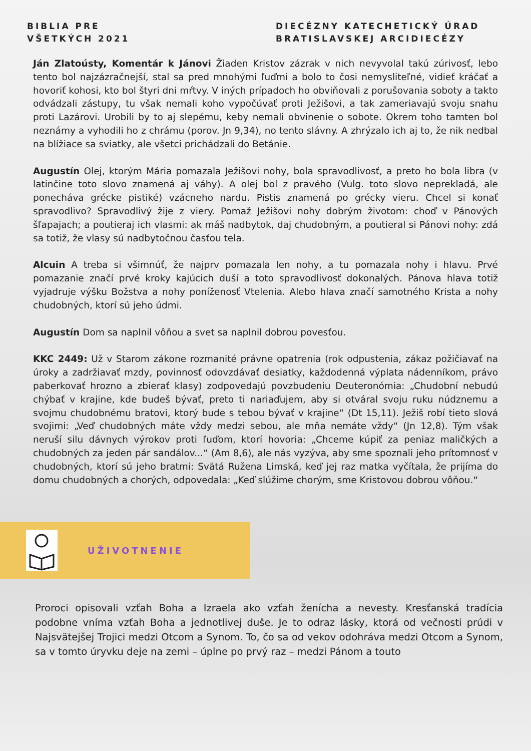BIBLIA PRE
VŠETKÝCH 2021
DIECÉZNY KATECHETICKÝ ÚRAD
BRATISLAVSKEJ ARCIDIECÉZY
Ján Zlatoústy, Komentár k Jánovi Žiaden Kristov zázrak v nich nevyvolal takú zúrivosť, lebo tento bol najzázračnejší, stal sa pred mnohými ľuďmi a bolo to čosi nemysliteľné, vidieť kráčať a hovoriť kohosi, kto bol štyri dni mŕtvy. V iných prípadoch ho obviňovali z porušovania soboty a takto odvádzali zástupy, tu však nemali koho vypočúvať proti Ježišovi, a tak zameriavajú svoju snahu proti Lazárovi. Urobili by to aj slepému, keby nemali obvinenie o sobote. Okrem toho tamten bol neznámy a vyhodili ho z chrámu (porov. Jn 9,34), no tento slávny. A zhrýzalo ich aj to, že nik nedbal na blížiace sa sviatky, ale všetci prichádzali do Betánie.
Augustín Olej, ktorým Mária pomazala Ježišovi nohy, bola spravodlivosť, a preto ho bola libra (v latinčine toto slovo znamená aj váhy). A olej bol z pravého (Vulg. toto slovo neprekladá, ale ponecháva grécke pistiké) vzácneho nardu. Pistis znamená po grécky vieru. Chcel si konať spravodlivo? Spravodlivý žije z viery. Pomaž Ježišovi nohy dobrým životom: choď v Pánových šľapajach; a poutieraj ich vlasmi: ak máš nadbytok, daj chudobným, a poutieral si Pánovi nohy: zdá sa totiž, že vlasy sú nadbytočnou časťou tela.
Alcuin A treba si všimnúť, že najprv pomazala len nohy, a tu pomazala nohy i hlavu. Prvé pomazanie značí prvé kroky kajúcich duší a toto spravodlivosť dokonalých. Pánova hlava totiž vyjadruje výšku Božstva a nohy poníženosť Vtelenia. Alebo hlava značí samotného Krista a nohy chudobných, ktorí sú jeho údmi.
Augustín Dom sa naplnil vôňou a svet sa naplnil dobrou povesťou.
KKC 2449: Už v Starom zákone rozmanité právne opatrenia (rok odpustenia, zákaz požičiavať na úroky a zadržiavať mzdy, povinnosť odovzdávať desiatky, každodenná výplata nádenníkom, právo paberkovať hrozno a zbierať klasy) zodpovedajú povzbudeniu Deuteronómia: „Chudobní nebudú chýbať v krajine, kde budeš bývať, preto ti nariaďujem, aby si otváral svoju ruku núdznemu a svojmu chudobnému bratovi, ktorý bude s tebou bývať v krajine“ (Dt 15,11). Ježiš robí tieto slová svojimi: „Veď chudobných máte vždy medzi sebou, ale mňa nemáte vždy“ (Jn 12,8). Tým však neruší silu dávnych výrokov proti ľuďom, ktorí hovoria: „Chceme kúpiť za peniaz maličkých a chudobných za jeden pár sandálov...“ (Am 8,6), ale nás vyzýva, aby sme spoznali jeho prítomnosť v chudobných, ktorí sú jeho bratmi: Svätá Ružena Limská, keď jej raz matka vyčítala, že prijíma do domu chudobných a chorých, odpovedala: „Keď slúžime chorým, sme Kristovou dobrou vôňou.“
UŽIVOTNENIE
Proroci opisovali vzťah Boha a Izraela ako vzťah ženícha a nevesty. Kresťanská tradícia podobne vníma vzťah Boha a jednotlivej duše. Je to odraz lásky, ktorá od večnosti prúdi v Najsvätejšej Trojici medzi Otcom a Synom. To, čo sa od vekov odohráva medzi Otcom a Synom, sa v tomto úryvku deje na zemi – úplne po prvý raz – medzi Pánom a touto